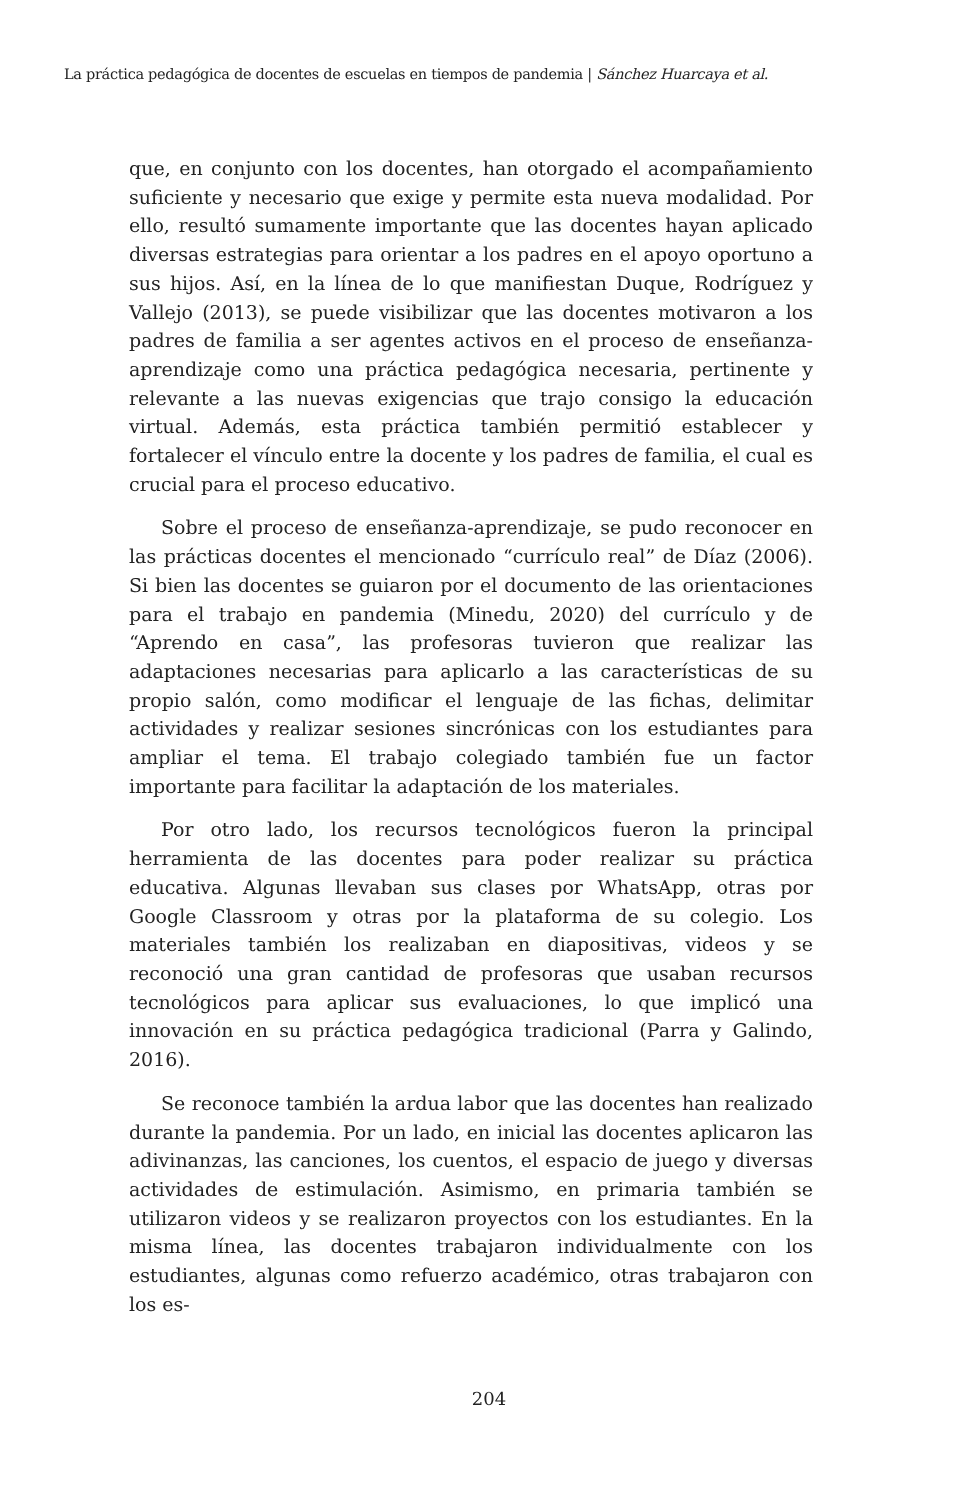La práctica pedagógica de docentes de escuelas en tiempos de pandemia | Sánchez Huarcaya et al.
que, en conjunto con los docentes, han otorgado el acompañamiento suficiente y necesario que exige y permite esta nueva modalidad. Por ello, resultó sumamente importante que las docentes hayan aplicado diversas estrategias para orientar a los padres en el apoyo oportuno a sus hijos. Así, en la línea de lo que manifiestan Duque, Rodríguez y Vallejo (2013), se puede visibilizar que las docentes motivaron a los padres de familia a ser agentes activos en el proceso de enseñanza-aprendizaje como una práctica pedagógica necesaria, pertinente y relevante a las nuevas exigencias que trajo consigo la educación virtual. Además, esta práctica también permitió establecer y fortalecer el vínculo entre la docente y los padres de familia, el cual es crucial para el proceso educativo.
Sobre el proceso de enseñanza-aprendizaje, se pudo reconocer en las prácticas docentes el mencionado “currículo real” de Díaz (2006). Si bien las docentes se guiaron por el documento de las orientaciones para el trabajo en pandemia (Minedu, 2020) del currículo y de “Aprendo en casa”, las profesoras tuvieron que realizar las adaptaciones necesarias para aplicarlo a las características de su propio salón, como modificar el lenguaje de las fichas, delimitar actividades y realizar sesiones sincrónicas con los estudiantes para ampliar el tema. El trabajo colegiado también fue un factor importante para facilitar la adaptación de los materiales.
Por otro lado, los recursos tecnológicos fueron la principal herramienta de las docentes para poder realizar su práctica educativa. Algunas llevaban sus clases por WhatsApp, otras por Google Classroom y otras por la plataforma de su colegio. Los materiales también los realizaban en diapositivas, videos y se reconoció una gran cantidad de profesoras que usaban recursos tecnológicos para aplicar sus evaluaciones, lo que implicó una innovación en su práctica pedagógica tradicional (Parra y Galindo, 2016).
Se reconoce también la ardua labor que las docentes han realizado durante la pandemia. Por un lado, en inicial las docentes aplicaron las adivinanzas, las canciones, los cuentos, el espacio de juego y diversas actividades de estimulación. Asimismo, en primaria también se utilizaron videos y se realizaron proyectos con los estudiantes. En la misma línea, las docentes trabajaron individualmente con los estudiantes, algunas como refuerzo académico, otras trabajaron con los es-
204